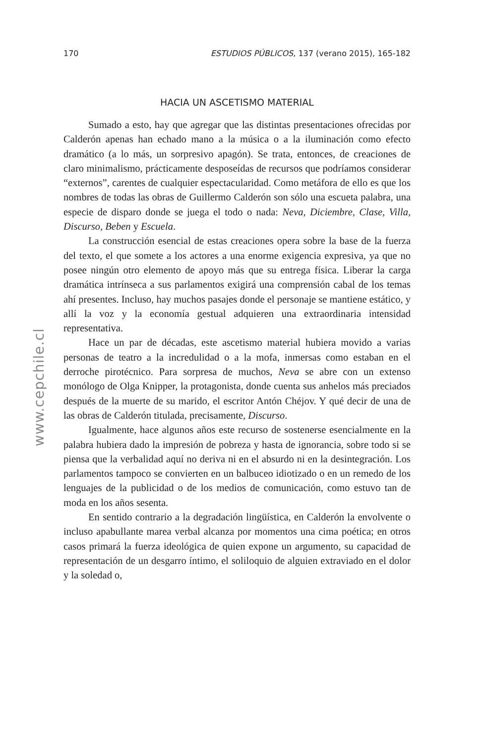170 ESTUDIOS PÚBLICOS, 137 (verano 2015), 165-182
HACIA UN ASCETISMO MATERIAL
Sumado a esto, hay que agregar que las distintas presentaciones ofrecidas por Calderón apenas han echado mano a la música o a la iluminación como efecto dramático (a lo más, un sorpresivo apagón). Se trata, entonces, de creaciones de claro minimalismo, prácticamente desposeídas de recursos que podríamos considerar “externos”, carentes de cualquier espectacularidad. Como metáfora de ello es que los nombres de todas las obras de Guillermo Calderón son sólo una escueta palabra, una especie de disparo donde se juega el todo o nada: Neva, Diciembre, Clase, Villa, Discurso, Beben y Escuela.
La construcción esencial de estas creaciones opera sobre la base de la fuerza del texto, el que somete a los actores a una enorme exigencia expresiva, ya que no posee ningún otro elemento de apoyo más que su entrega física. Liberar la carga dramática intrínseca a sus parlamentos exigirá una comprensión cabal de los temas ahí presentes. Incluso, hay muchos pasajes donde el personaje se mantiene estático, y allí la voz y la economía gestual adquieren una extraordinaria intensidad representativa.
Hace un par de décadas, este ascetismo material hubiera movido a varias personas de teatro a la incredulidad o a la mofa, inmersas como estaban en el derroche pirotécnico. Para sorpresa de muchos, Neva se abre con un extenso monólogo de Olga Knipper, la protagonista, donde cuenta sus anhelos más preciados después de la muerte de su marido, el escritor Antón Chéjov. Y qué decir de una de las obras de Calderón titulada, precisamente, Discurso.
Igualmente, hace algunos años este recurso de sostenerse esencialmente en la palabra hubiera dado la impresión de pobreza y hasta de ignorancia, sobre todo si se piensa que la verbalidad aquí no deriva ni en el absurdo ni en la desintegración. Los parlamentos tampoco se convierten en un balbuceo idiotizado o en un remedo de los lenguajes de la publicidad o de los medios de comunicación, como estuvo tan de moda en los años sesenta.
En sentido contrario a la degradación lingüística, en Calderón la envolvente o incluso apabullante marea verbal alcanza por momentos una cima poética; en otros casos primará la fuerza ideológica de quien expone un argumento, su capacidad de representación de un desgarro íntimo, el soliloquio de alguien extraviado en el dolor y la soledad o,
www.cepchile.cl